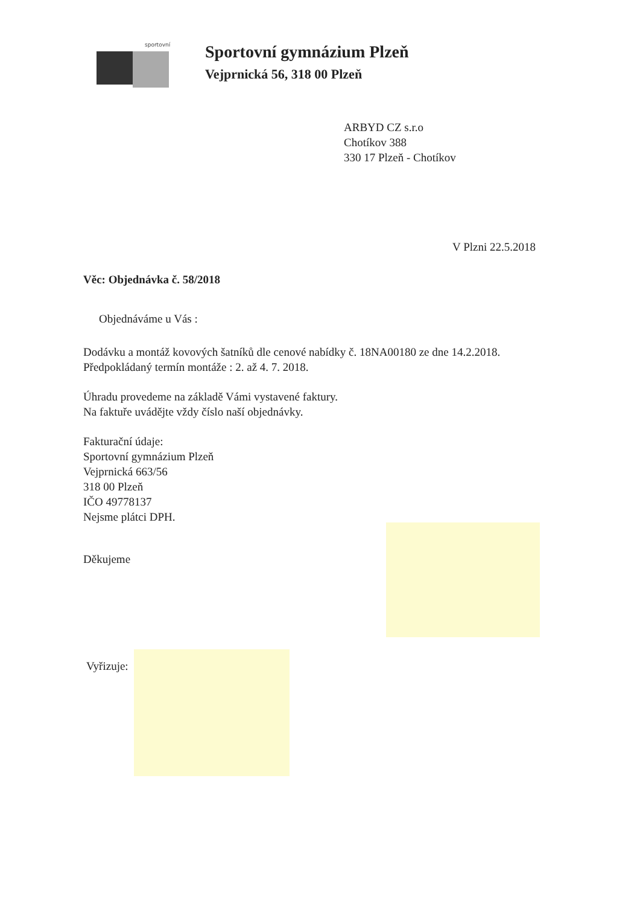sportovní
Sportovní gymnázium Plzeň
Vejprnická 56, 318 00 Plzeň
ARBYD CZ s.r.o
Chotíkov 388
330 17 Plzeň - Chotíkov
V Plzni 22.5.2018
Věc: Objednávka č. 58/2018
Objednáváme u Vás :
Dodávku a montáž kovových šatníků dle cenové nabídky č. 18NA00180 ze dne 14.2.2018.
Předpokládaný termín montáže : 2. až 4. 7. 2018.
Úhradu provedeme na základě Vámi vystavené faktury.
Na faktuře uvádějte vždy číslo naší objednávky.
Fakturační údaje:
Sportovní gymnázium Plzeň
Vejprnická 663/56
318 00 Plzeň
IČO 49778137
Nejsme plátci DPH.
Děkujeme
Vyřizuje: